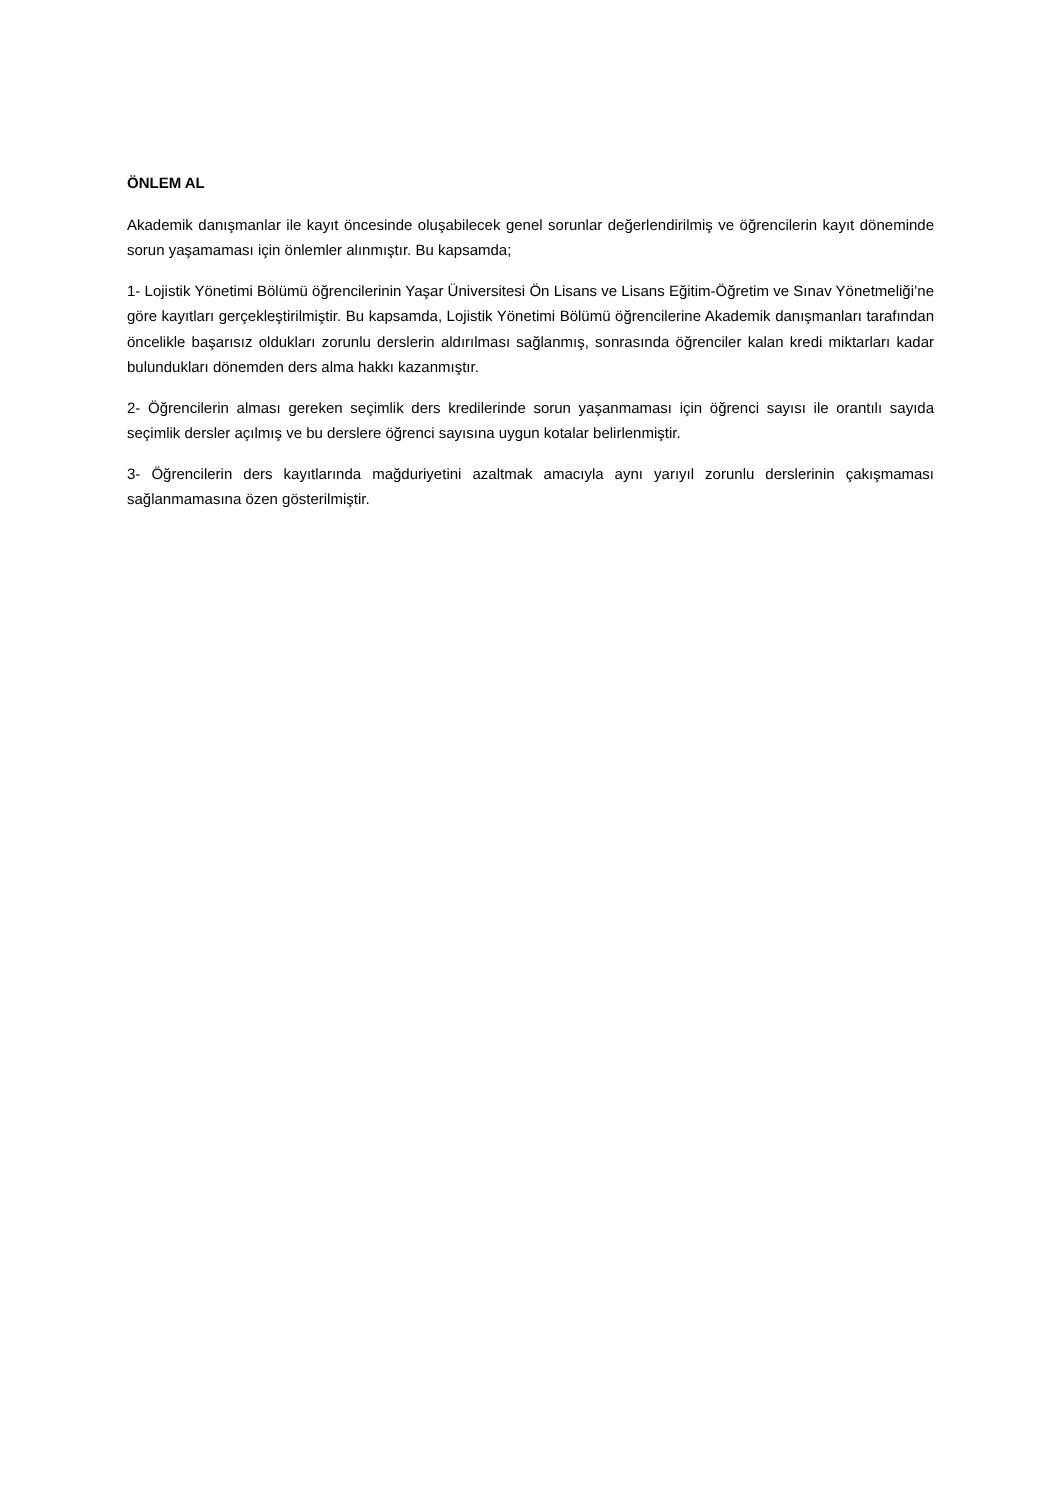ÖNLEM AL
Akademik danışmanlar ile kayıt öncesinde oluşabilecek genel sorunlar değerlendirilmiş ve öğrencilerin kayıt döneminde sorun yaşamaması için önlemler alınmıştır. Bu kapsamda;
1- Lojistik Yönetimi Bölümü öğrencilerinin Yaşar Üniversitesi Ön Lisans ve Lisans Eğitim-Öğretim ve Sınav Yönetmeliği’ne göre kayıtları gerçekleştirilmiştir. Bu kapsamda, Lojistik Yönetimi Bölümü öğrencilerine Akademik danışmanları tarafından öncelikle başarısız oldukları zorunlu derslerin aldırılması sağlanmış, sonrasında öğrenciler kalan kredi miktarları kadar bulundukları dönemden ders alma hakkı kazanmıştır.
2- Öğrencilerin alması gereken seçimlik ders kredilerinde sorun yaşanmaması için öğrenci sayısı ile orantılı sayıda seçimlik dersler açılmış ve bu derslere öğrenci sayısına uygun kotalar belirlenmiştir.
3- Öğrencilerin ders kayıtlarında mağduriyetini azaltmak amacıyla aynı yarıyıl zorunlu derslerinin çakışmaması sağlanmamasına özen gösterilmiştir.